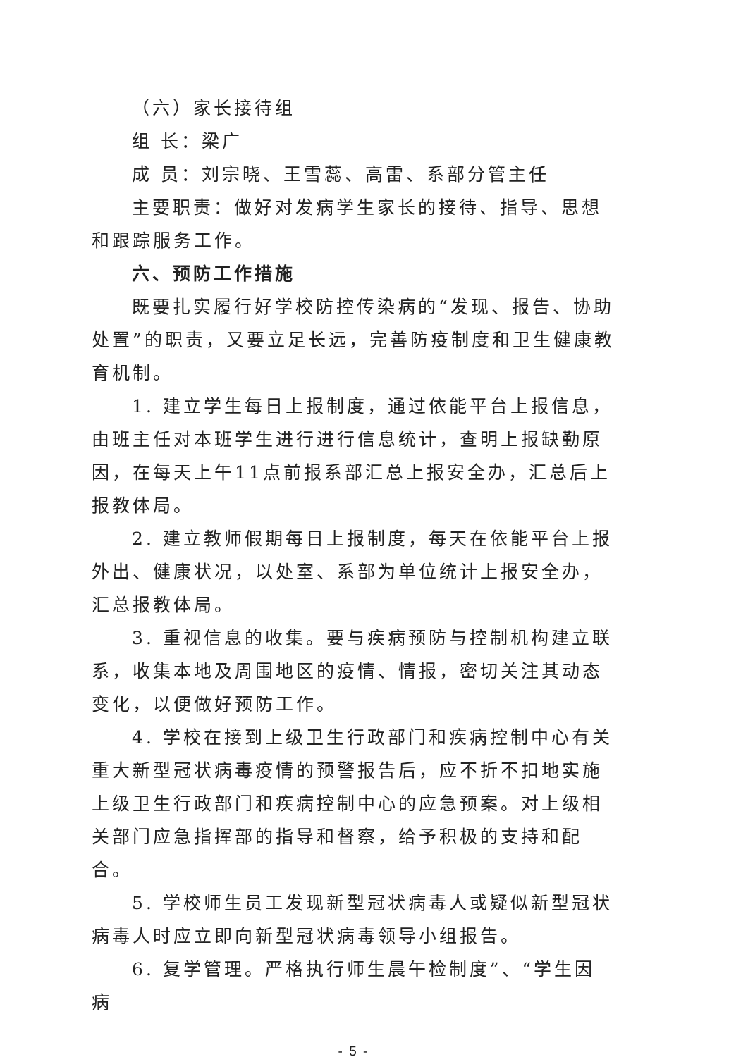（六）家长接待组
组 长：梁广
成 员：刘宗晓、王雪蕊、高雷、系部分管主任
主要职责：做好对发病学生家长的接待、指导、思想和跟踪服务工作。
六、预防工作措施
既要扎实履行好学校防控传染病的“发现、报告、协助处置”的职责，又要立足长远，完善防疫制度和卫生健康教育机制。
1. 建立学生每日上报制度，通过依能平台上报信息，由班主任对本班学生进行进行信息统计，查明上报缺勤原因，在每天上午11点前报系部汇总上报安全办，汇总后上报教体局。
2. 建立教师假期每日上报制度，每天在依能平台上报外出、健康状况，以处室、系部为单位统计上报安全办，汇总报教体局。
3. 重视信息的收集。要与疾病预防与控制机构建立联系，收集本地及周围地区的疫情、情报，密切关注其动态变化，以便做好预防工作。
4. 学校在接到上级卫生行政部门和疾病控制中心有关重大新型冠状病毒疫情的预警报告后，应不折不扣地实施上级卫生行政部门和疾病控制中心的应急预案。对上级相关部门应急指挥部的指导和督察，给予积极的支持和配合。
5. 学校师生员工发现新型冠状病毒人或疑似新型冠状病毒人时应立即向新型冠状病毒领导小组报告。
6. 复学管理。严格执行师生晨午检制度”、“学生因病
- 5 -